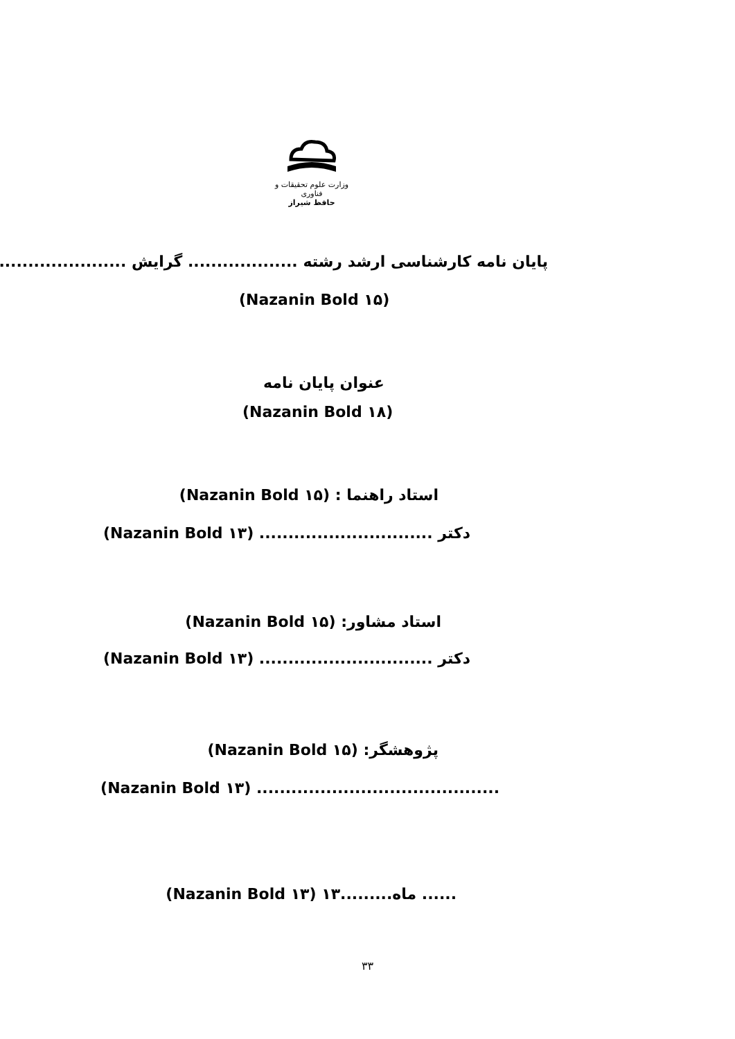وزارت علوم تحقیقات و فناوری
حافظ شیراز
پایان نامه کارشناسی ارشد رشته ................... گرایش .............................
(Nazanin Bold ۱۵)
عنوان پایان نامه
(Nazanin Bold ۱۸)
استاد راهنما : (Nazanin Bold ۱۵)
دکتر .............................. (Nazanin Bold ۱۳)
استاد مشاور: (Nazanin Bold ۱۵)
دکتر .............................. (Nazanin Bold ۱۳)
پژوهشگر: (Nazanin Bold ۱۵)
.......................................... (Nazanin Bold ۱۳)
...... ماه.........۱۳ (Nazanin Bold ۱۳)
۳۳